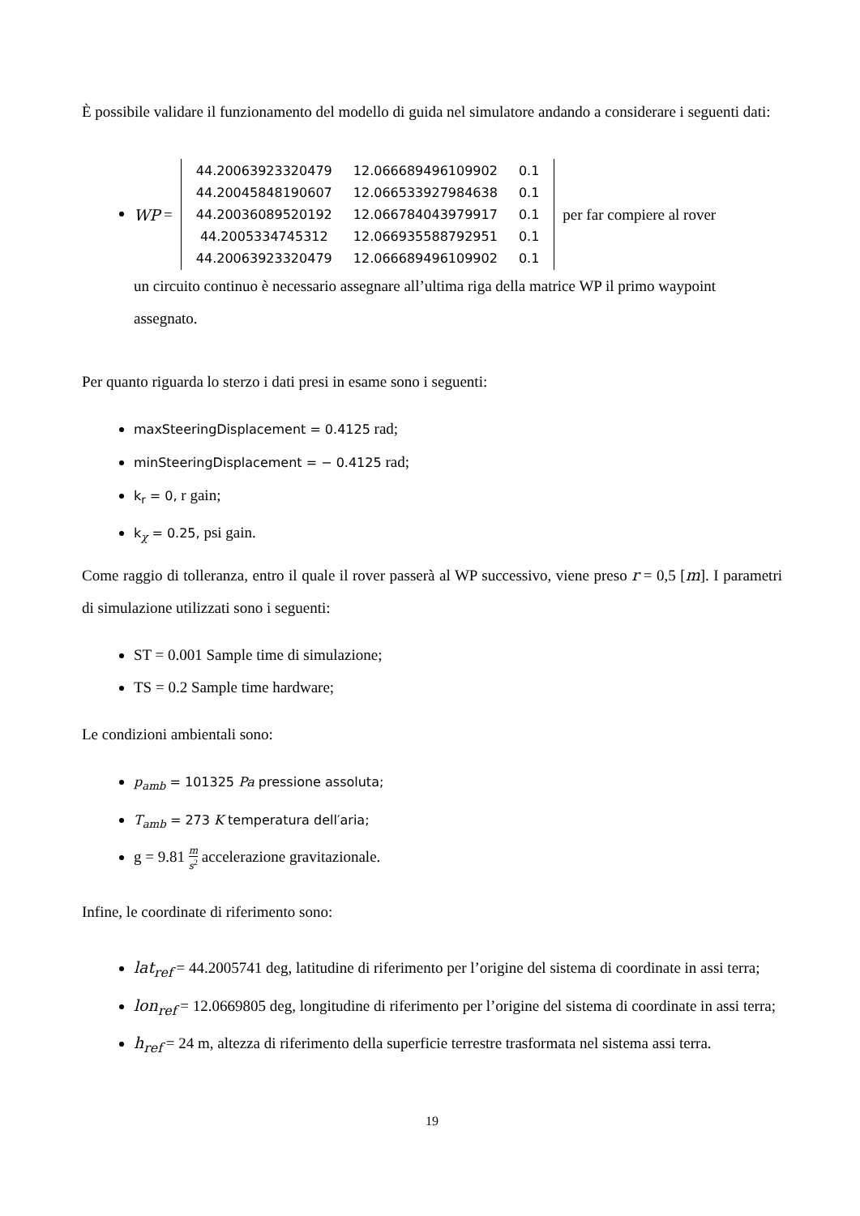È possibile validare il funzionamento del modello di guida nel simulatore andando a considerare i seguenti dati:
WP =
| 44.20063923320479 | 12.066689496109902 | 0.1 |
| 44.20045848190607 | 12.066533927984638 | 0.1 |
| 44.20036089520192 | 12.066784043979917 | 0.1 |
| 44.2005334745312 | 12.066935588792951 | 0.1 |
| 44.20063923320479 | 12.066689496109902 | 0.1 |
per far compiere al rover
un circuito continuo è necessario assegnare all’ultima riga della matrice WP il primo waypoint assegnato.
Per quanto riguarda lo sterzo i dati presi in esame sono i seguenti:
maxSteeringDisplacement = 0.4125 rad;
minSteeringDisplacement = − 0.4125 rad;
k<sub>r</sub> = 0, r gain;
k<sub>χ</sub> = 0.25, psi gain.
Come raggio di tolleranza, entro il quale il rover passerà al WP successivo, viene preso r = 0,5 [m]. I parametri di simulazione utilizzati sono i seguenti:
ST = 0.001 Sample time di simulazione;
TS = 0.2 Sample time hardware;
Le condizioni ambientali sono:
p<sub>amb</sub> = 101325 Pa pressione assoluta;
T<sub>amb</sub> = 273 K temperatura dell′aria;
g = 9.81 m s<sup>2</sup> accelerazione gravitazionale.
Infine, le coordinate di riferimento sono:
lat<sub>ref</sub> = 44.2005741 deg, latitudine di riferimento per l’origine del sistema di coordinate in assi terra;
lon<sub>ref</sub> = 12.0669805 deg, longitudine di riferimento per l’origine del sistema di coordinate in assi terra;
h<sub>ref</sub> = 24 m, altezza di riferimento della superficie terrestre trasformata nel sistema assi terra.
19